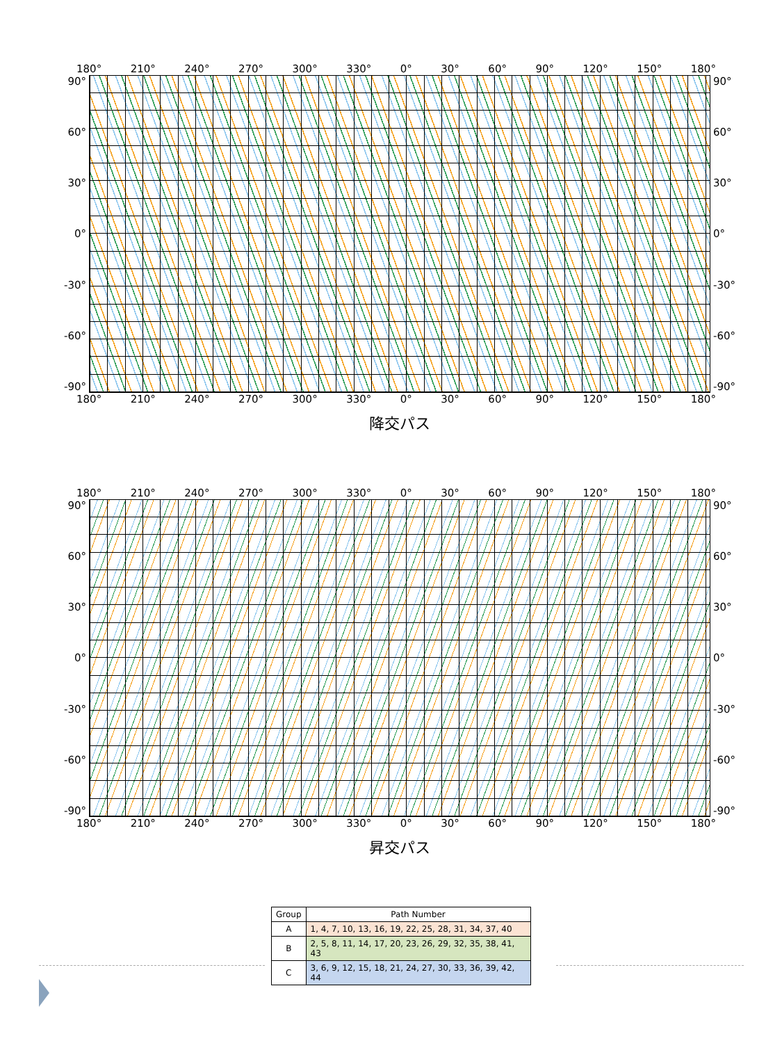180° 210° 240° 270° 300° 330° 0° 30° 60° 90° 120° 150° 180°
90°
60°
30°
0°
-30°
-60°
-90°
90°
60°
30°
0°
-30°
-60°
-90°
180° 210° 240° 270° 300° 330° 0° 30° 60° 90° 120° 150° 180°
降交パス
180° 210° 240° 270° 300° 330° 0° 30° 60° 90° 120° 150° 180°
90°
60°
30°
0°
-30°
-60°
-90°
90°
60°
30°
0°
-30°
-60°
-90°
180° 210° 240° 270° 300° 330° 0° 30° 60° 90° 120° 150° 180°
昇交パス
| Group | Path Number |
| --- | --- |
| A | 1, 4, 7, 10, 13, 16, 19, 22, 25, 28, 31, 34, 37, 40 |
| B | 2, 5, 8, 11, 14, 17, 20, 23, 26, 29, 32, 35, 38, 41, 43 |
| C | 3, 6, 9, 12, 15, 18, 21, 24, 27, 30, 33, 36, 39, 42, 44 |